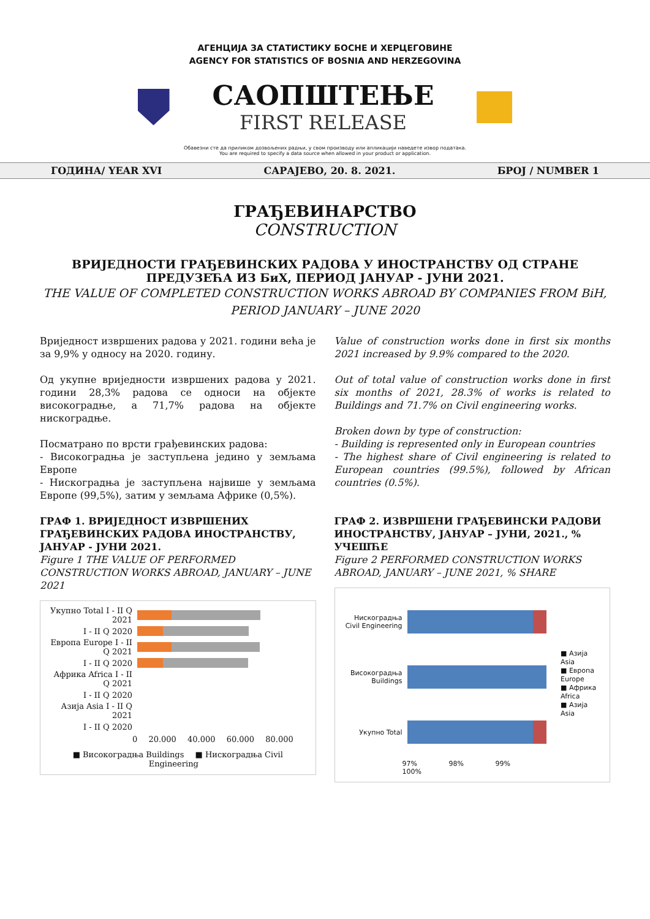АГЕНЦИЈА ЗА СТАТИСТИКУ БОСНЕ И ХЕРЦЕГОВИНЕ
AGENCY FOR STATISTICS OF BOSNIA AND HERZEGOVINA
САОПШТЕЊЕ
FIRST RELEASE
Обавезни сте да приликом дозвољених радњи, у свом производу или апликацији наведете извор података.
You are required to specify a data source when allowed in your product or application.
ГОДИНА/ YEAR XVI САРАЈЕВО, 20. 8. 2021. БРОЈ / NUMBER 1
ГРАЂЕВИНАРСТВО
CONSTRUCTION
ВРИЈЕДНОСТИ ГРАЂЕВИНСКИХ РАДОВА У ИНОСТРАНСТВУ ОД СТРАНЕ ПРЕДУЗЕЋА ИЗ БиХ, ПЕРИОД ЈАНУАР - ЈУНИ 2021.
THE VALUE OF COMPLETED CONSTRUCTION WORKS ABROAD BY COMPANIES FROM BiH,
PERIOD JANUARY – JUNE 2020
Вриједност извршених радова у 2021. години већа је за 9,9% у односу на 2020. годину.
Од укупне вриједности извршених радова у 2021. години 28,3% радова се односи на објекте високоградње, а 71,7% радова на објекте нискоградње.
Посматрано по врсти грађевинских радова:
- Високоградња је заступљена једино у земљама Европе
- Нискоградња је заступљена највише у земљама Европе (99,5%), затим у земљама Африке (0,5%).
Value of construction works done in first six months 2021 increased by 9.9% compared to the 2020.
Out of total value of construction works done in first six months of 2021, 28.3% of works is related to Buildings and 71.7% on Civil engineering works.
Broken down by type of construction:
- Building is represented only in European countries
- The highest share of Civil engineering is related to European countries (99.5%), followed by African countries (0.5%).
ГРАФ 1. ВРИЈЕДНОСТ ИЗВРШЕНИХ ГРАЂЕВИНСКИХ РАДОВА ИНОСТРАНСТВУ, ЈАНУАР - ЈУНИ 2021.
Figure 1 THE VALUE OF PERFORMED CONSTRUCTION WORKS ABROAD, JANUARY – JUNE 2021
Укупно Total I - II Q 2021
I - II Q 2020
Европа Europe I - II Q 2021
I - II Q 2020
Африка Africa I - II Q 2021
I - II Q 2020
Азија Asia I - II Q 2021
I - II Q 2020
0 20.000 40.000 60.000 80.000
■ Високоградња Buildings ■ Нискоградња Civil Engineering
ГРАФ 2. ИЗВРШЕНИ ГРАЂЕВИНСКИ РАДОВИ ИНОСТРАНСТВУ, ЈАНУАР – ЈУНИ, 2021., % УЧЕШЋЕ
Figure 2 PERFORMED CONSTRUCTION WORKS ABROAD, JANUARY – JUNE 2021, % SHARE
Нискоградња Civil Engineering
Високоградња Buildings
Укупно Total
97% 98% 99% 100%
■ Азија Asia
■ Европа Europe
■ Африка Africa
■ Азија Asia